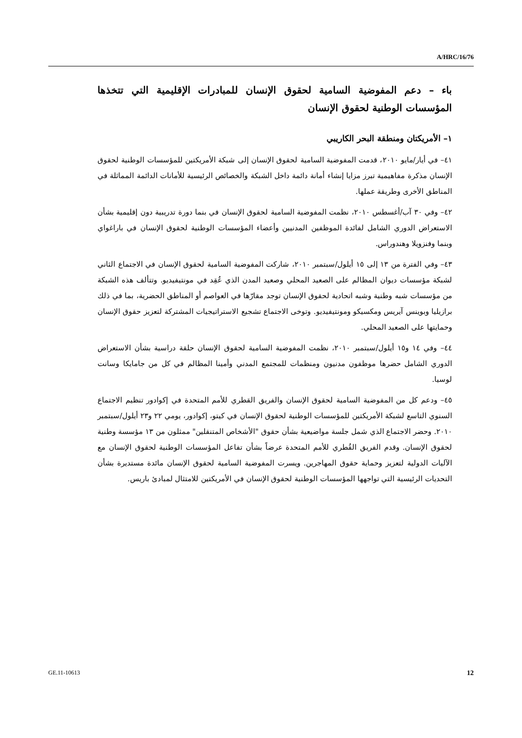A/HRC/16/76
باء – دعم المفوضية السامية لحقوق الإنسان للمبادرات الإقليمية التي تتخذها المؤسسات الوطنية لحقوق الإنسان
١– الأمريكتان ومنطقة البحر الكاريبي
٤١– في أيار/مايو ٢٠١٠، قدمت المفوضية السامية لحقوق الإنسان إلى شبكة الأمريكتين للمؤسسات الوطنية لحقوق الإنسان مذكرة مفاهيمية تبرز مزايا إنشاء أمانة دائمة داخل الشبكة والخصائص الرئيسية للأمانات الدائمة المماثلة في المناطق الأخرى وطريقة عملها.
٤٢– وفي ٣٠ آب/أغسطس ٢٠١٠، نظمت المفوضية السامية لحقوق الإنسان في بنما دورة تدريبية دون إقليمية بشأن الاستعراض الدوري الشامل لفائدة الموظفين المدنيين وأعضاء المؤسسات الوطنية لحقوق الإنسان في باراغواي وبنما وفنزويلا وهندوراس.
٤٣– وفي الفترة من ١٣ إلى ١٥ أيلول/سبتمبر ٢٠١٠، شاركت المفوضية السامية لحقوق الإنسان في الاجتماع الثاني لشبكة مؤسسات ديوان المظالم على الصعيد المحلي وصعيد المدن الذي عُقِد في مونتيفيديو. وتتألف هذه الشبكة من مؤسسات شبه وطنية وشبه اتحادية لحقوق الإنسان توجد مقارّها في العواصم أو المناطق الحضرية، بما في ذلك برازيليا وبوينس آيريس ومكسيكو ومونتيفيديو. وتوخى الاجتماع تشجيع الاستراتيجيات المشتركة لتعزيز حقوق الإنسان وحمايتها على الصعيد المحلي.
٤٤– وفي ١٤ و١٥ أيلول/سبتمبر ٢٠١٠، نظمت المفوضية السامية لحقوق الإنسان حلقة دراسية بشأن الاستعراض الدوري الشامل حضرها موظفون مدنيون ومنظمات للمجتمع المدني وأمينا المظالم في كل من جامايكا وسانت لوسيا.
٤٥– ودعم كل من المفوضية السامية لحقوق الإنسان والفريق القطري للأمم المتحدة في إكوادور تنظيم الاجتماع السنوي التاسع لشبكة الأمريكتين للمؤسسات الوطنية لحقوق الإنسان في كيتو، إكوادور، يومي ٢٢ و٢٣ أيلول/سبتمبر ٢٠١٠. وحضر الاجتماع الذي شمل جلسة مواضيعية بشأن حقوق "الأشخاص المتنقلين" ممثلون من ١٣ مؤسسة وطنية لحقوق الإنسان. وقدم الفريق القُطري للأمم المتحدة عرضاً بشأن تفاعل المؤسسات الوطنية لحقوق الإنسان مع الآليات الدولية لتعزيز وحماية حقوق المهاجرين. ويسرت المفوضية السامية لحقوق الإنسان مائدة مستديرة بشأن التحديات الرئيسية التي تواجهها المؤسسات الوطنية لحقوق الإنسان في الأمريكتين للامتثال لمبادئ باريس.
GE.11-10613 12